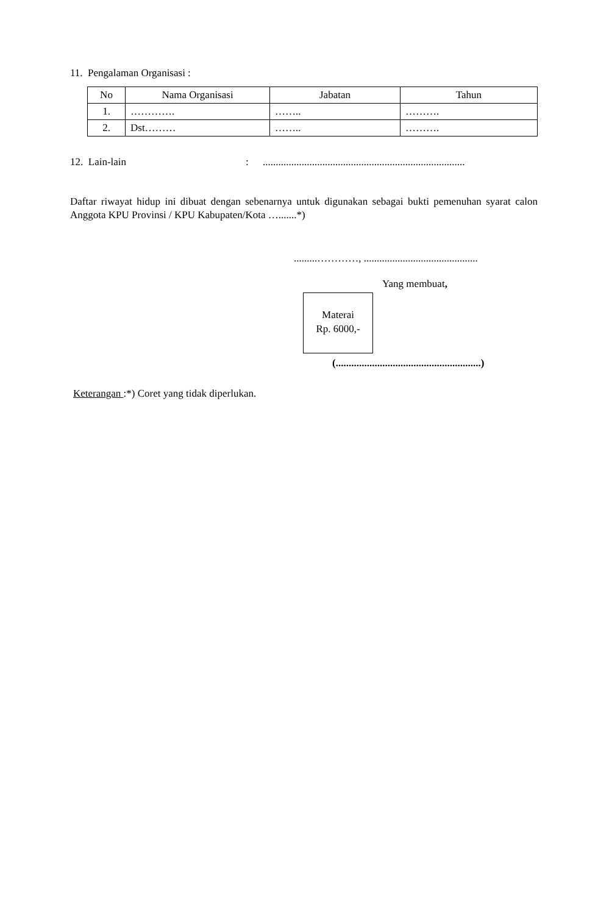11. Pengalaman Organisasi :
| No | Nama Organisasi | Jabatan | Tahun |
| --- | --- | --- | --- |
| 1. | …………. | …….. | ………. |
| 2. | Dst……… | …….. | ………. |
12. Lain-lain:..............................................................................
Daftar riwayat hidup ini dibuat dengan sebenarnya untuk digunakan sebagai bukti pemenuhan syarat calon Anggota KPU Provinsi / KPU Kabupaten/Kota ….......*)
.........…………, ............................................
Yang membuat,
Materai
Rp. 6000,-
(........................................................)
Keterangan :*) Coret yang tidak diperlukan.